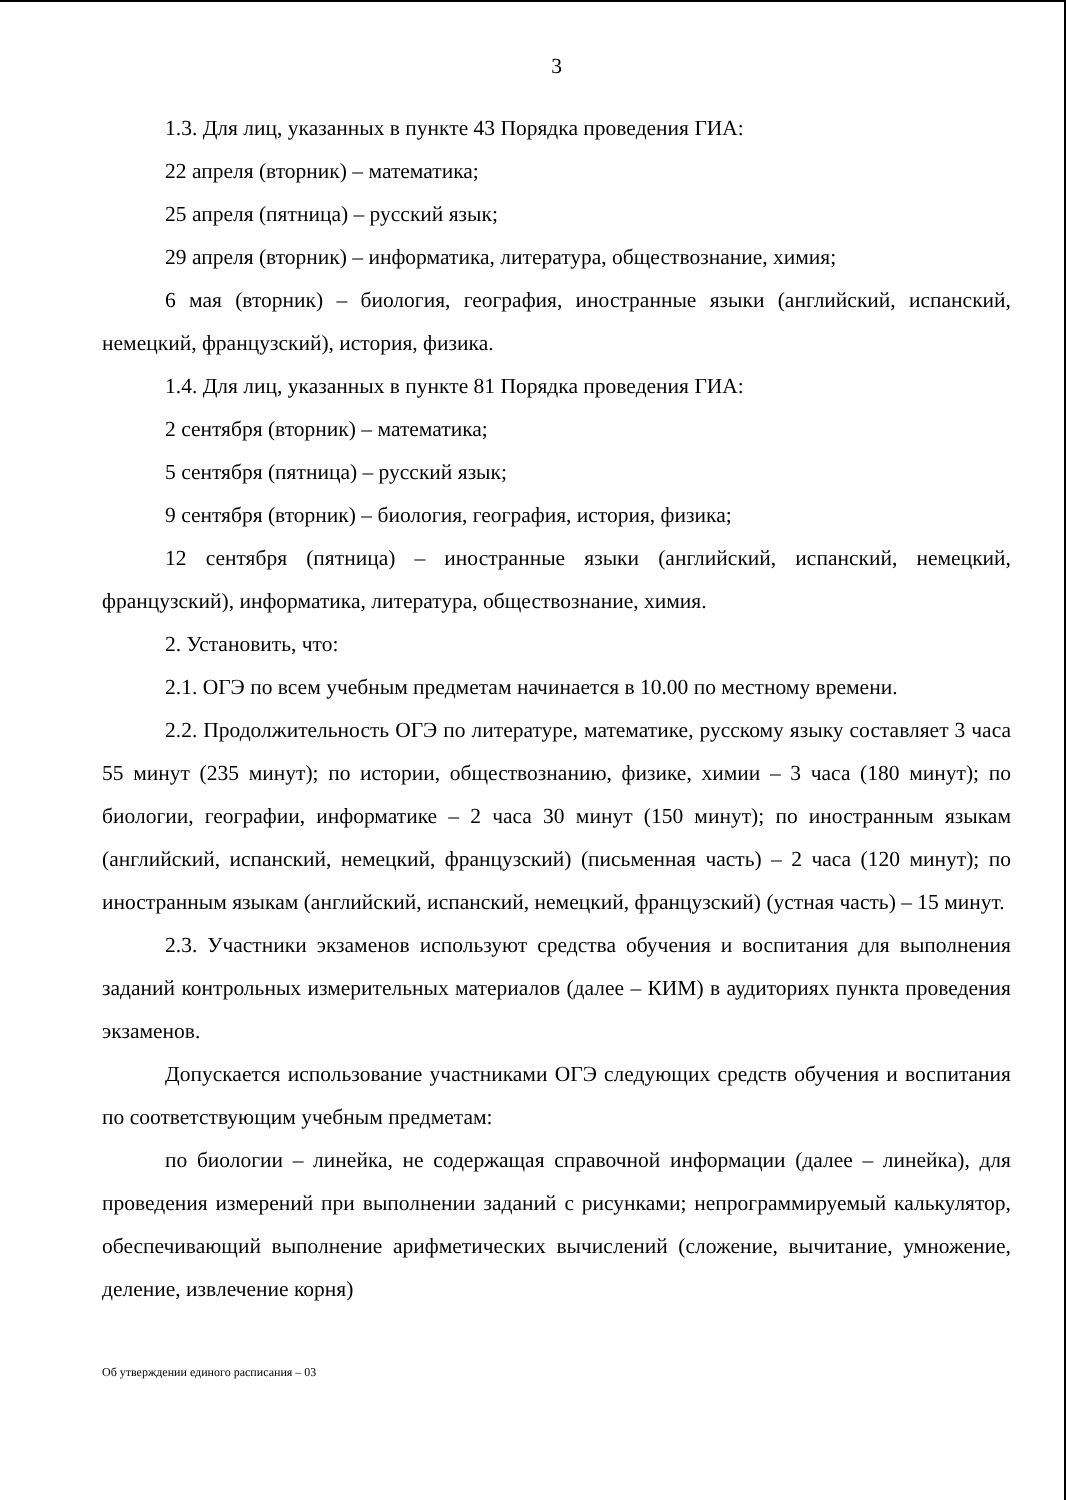3
1.3. Для лиц, указанных в пункте 43 Порядка проведения ГИА:
22 апреля (вторник) – математика;
25 апреля (пятница) – русский язык;
29 апреля (вторник) – информатика, литература, обществознание, химия;
6 мая (вторник) – биология, география, иностранные языки (английский, испанский, немецкий, французский), история, физика.
1.4. Для лиц, указанных в пункте 81 Порядка проведения ГИА:
2 сентября (вторник) – математика;
5 сентября (пятница) – русский язык;
9 сентября (вторник) – биология, география, история, физика;
12 сентября (пятница) – иностранные языки (английский, испанский, немецкий, французский), информатика, литература, обществознание, химия.
2. Установить, что:
2.1. ОГЭ по всем учебным предметам начинается в 10.00 по местному времени.
2.2. Продолжительность ОГЭ по литературе, математике, русскому языку составляет 3 часа 55 минут (235 минут); по истории, обществознанию, физике, химии – 3 часа (180 минут); по биологии, географии, информатике – 2 часа 30 минут (150 минут); по иностранным языкам (английский, испанский, немецкий, французский) (письменная часть) – 2 часа (120 минут); по иностранным языкам (английский, испанский, немецкий, французский) (устная часть) – 15 минут.
2.3. Участники экзаменов используют средства обучения и воспитания для выполнения заданий контрольных измерительных материалов (далее – КИМ) в аудиториях пункта проведения экзаменов.
Допускается использование участниками ОГЭ следующих средств обучения и воспитания по соответствующим учебным предметам:
по биологии – линейка, не содержащая справочной информации (далее – линейка), для проведения измерений при выполнении заданий с рисунками; непрограммируемый калькулятор, обеспечивающий выполнение арифметических вычислений (сложение, вычитание, умножение, деление, извлечение корня)
Об утверждении единого расписания – 03